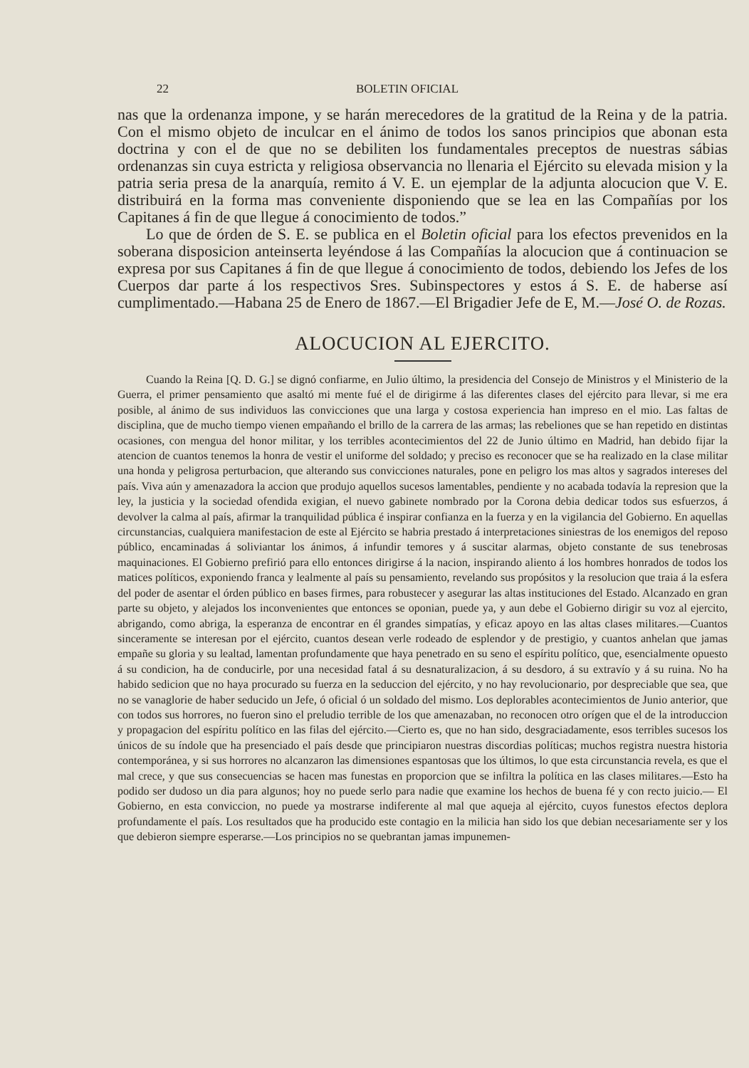22 BOLETIN OFICIAL
nas que la ordenanza impone, y se harán merecedores de la gratitud de la Reina y de la patria. Con el mismo objeto de inculcar en el ánimo de todos los sanos principios que abonan esta doctrina y con el de que no se debiliten los fundamentales preceptos de nuestras sábias ordenanzas sin cuya estricta y religiosa observancia no llenaria el Ejército su elevada mision y la patria seria presa de la anarquía, remito á V. E. un ejemplar de la adjunta alocucion que V. E. distribuirá en la forma mas conveniente disponiendo que se lea en las Compañías por los Capitanes á fin de que llegue á conocimiento de todos.”
Lo que de órden de S. E. se publica en el Boletin oficial para los efectos prevenidos en la soberana disposicion anteinserta leyéndose á las Compañías la alocucion que á continuacion se expresa por sus Capitanes á fin de que llegue á conocimiento de todos, debiendo los Jefes de los Cuerpos dar parte á los respectivos Sres. Subinspectores y estos á S. E. de haberse así cumplimentado.—Habana 25 de Enero de 1867.—El Brigadier Jefe de E, M.—José O. de Rozas.
ALOCUCION AL EJERCITO.
Cuando la Reina [Q. D. G.] se dignó confiarme, en Julio último, la presidencia del Consejo de Ministros y el Ministerio de la Guerra, el primer pensamiento que asaltó mi mente fué el de dirigirme á las diferentes clases del ejército para llevar, si me era posible, al ánimo de sus individuos las convicciones que una larga y costosa experiencia han impreso en el mio. Las faltas de disciplina, que de mucho tiempo vienen empañando el brillo de la carrera de las armas; las rebeliones que se han repetido en distintas ocasiones, con mengua del honor militar, y los terribles acontecimientos del 22 de Junio último en Madrid, han debido fijar la atencion de cuantos tenemos la honra de vestir el uniforme del soldado; y preciso es reconocer que se ha realizado en la clase militar una honda y peligrosa perturbacion, que alterando sus convicciones naturales, pone en peligro los mas altos y sagrados intereses del país. Viva aún y amenazadora la accion que produjo aquellos sucesos lamentables, pendiente y no acabada todavía la represion que la ley, la justicia y la sociedad ofendida exigian, el nuevo gabinete nombrado por la Corona debia dedicar todos sus esfuerzos, á devolver la calma al país, afirmar la tranquilidad pública é inspirar confianza en la fuerza y en la vigilancia del Gobierno. En aquellas circunstancias, cualquiera manifestacion de este al Ejército se habria prestado á interpretaciones siniestras de los enemigos del reposo público, encaminadas á soliviantar los ánimos, á infundir temores y á suscitar alarmas, objeto constante de sus tenebrosas maquinaciones. El Gobierno prefirió para ello entonces dirigirse á la nacion, inspirando aliento á los hombres honrados de todos los matices políticos, exponiendo franca y lealmente al país su pensamiento, revelando sus propósitos y la resolucion que traia á la esfera del poder de asentar el órden público en bases firmes, para robustecer y asegurar las altas instituciones del Estado. Alcanzado en gran parte su objeto, y alejados los inconvenientes que entonces se oponian, puede ya, y aun debe el Gobierno dirigir su voz al ejercito, abrigando, como abriga, la esperanza de encontrar en él grandes simpatías, y eficaz apoyo en las altas clases militares.—Cuantos sinceramente se interesan por el ejército, cuantos desean verle rodeado de esplendor y de prestigio, y cuantos anhelan que jamas empañe su gloria y su lealtad, lamentan profundamente que haya penetrado en su seno el espíritu político, que, esencialmente opuesto á su condicion, ha de conducirle, por una necesidad fatal á su desnaturalizacion, á su desdoro, á su extravío y á su ruina. No ha habido sedicion que no haya procurado su fuerza en la seduccion del ejército, y no hay revolucionario, por despreciable que sea, que no se vanaglorie de haber seducido un Jefe, ó oficial ó un soldado del mismo. Los deplorables acontecimientos de Junio anterior, que con todos sus horrores, no fueron sino el preludio terrible de los que amenazaban, no reconocen otro orígen que el de la introduccion y propagacion del espíritu político en las filas del ejército.—Cierto es, que no han sido, desgraciadamente, esos terribles sucesos los únicos de su índole que ha presenciado el país desde que principiaron nuestras discordias políticas; muchos registra nuestra historia contemporánea, y si sus horrores no alcanzaron las dimensiones espantosas que los últimos, lo que esta circunstancia revela, es que el mal crece, y que sus consecuencias se hacen mas funestas en proporcion que se infiltra la política en las clases militares.—Esto ha podido ser dudoso un dia para algunos; hoy no puede serlo para nadie que examine los hechos de buena fé y con recto juicio.— El Gobierno, en esta conviccion, no puede ya mostrarse indiferente al mal que aqueja al ejército, cuyos funestos efectos deplora profundamente el país. Los resultados que ha producido este contagio en la milicia han sido los que debian necesariamente ser y los que debieron siempre esperarse.—Los principios no se quebrantan jamas impunemen-